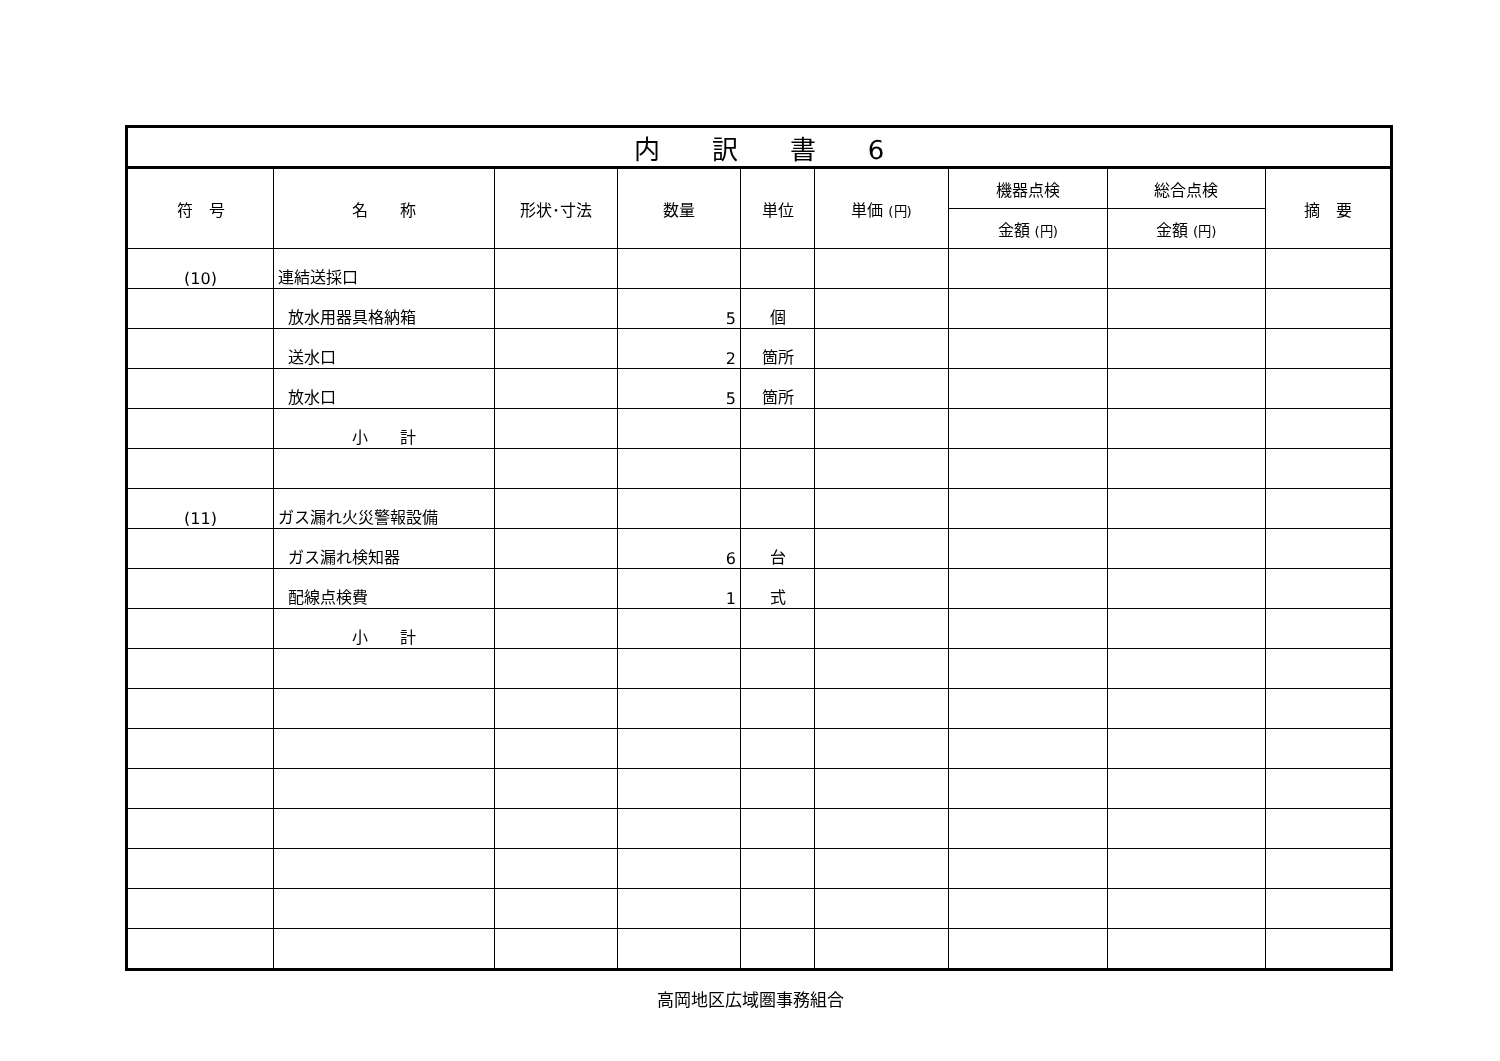| 内 訳 書 6 | | | | | | | | |
| --- | --- | --- | --- | --- | --- | --- | --- | --- |
| 符 号 | 名 称 | 形状･寸法 | 数量 | 単位 | 単価 (円) | 機器点検 | 総合点検 | 摘 要 |
| | | | | | | 金額 (円) | 金額 (円) | |
| (10) | 連結送採口 | | | | | | | |
| | 放水用器具格納箱 | | 5 | 個 | | | | |
| | 送水口 | | 2 | 箇所 | | | | |
| | 放水口 | | 5 | 箇所 | | | | |
| | 小 計 | | | | | | | |
| (11) | ガス漏れ火災警報設備 | | | | | | | |
| | ガス漏れ検知器 | | 6 | 台 | | | | |
| | 配線点検費 | | 1 | 式 | | | | |
| | 小 計 | | | | | | | |
高岡地区広域圏事務組合